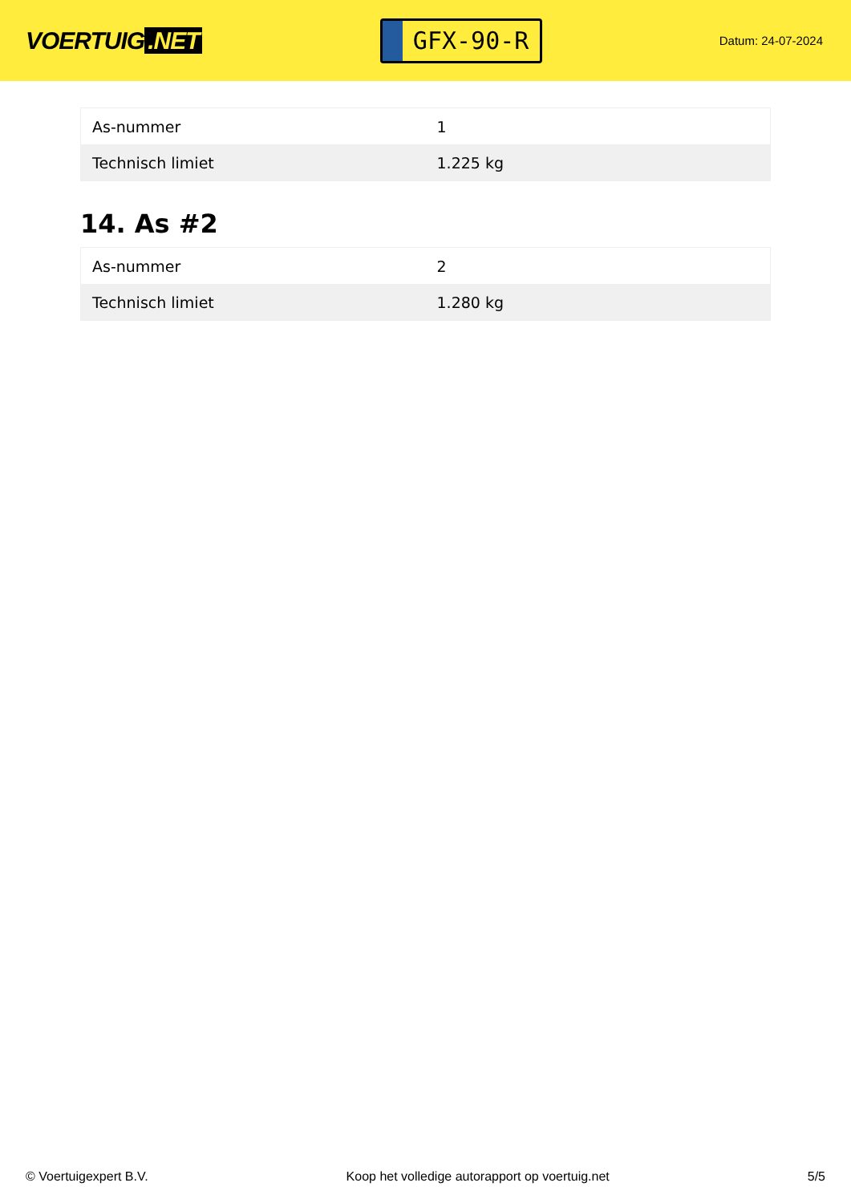VOERTUIG.NET
GFX-90-R
Datum: 24-07-2024
| As-nummer | 1 |
| Technisch limiet | 1.225 kg |
14. As #2
| As-nummer | 2 |
| Technisch limiet | 1.280 kg |
© Voertuigexpert B.V. Koop het volledige autorapport op voertuig.net 5/5